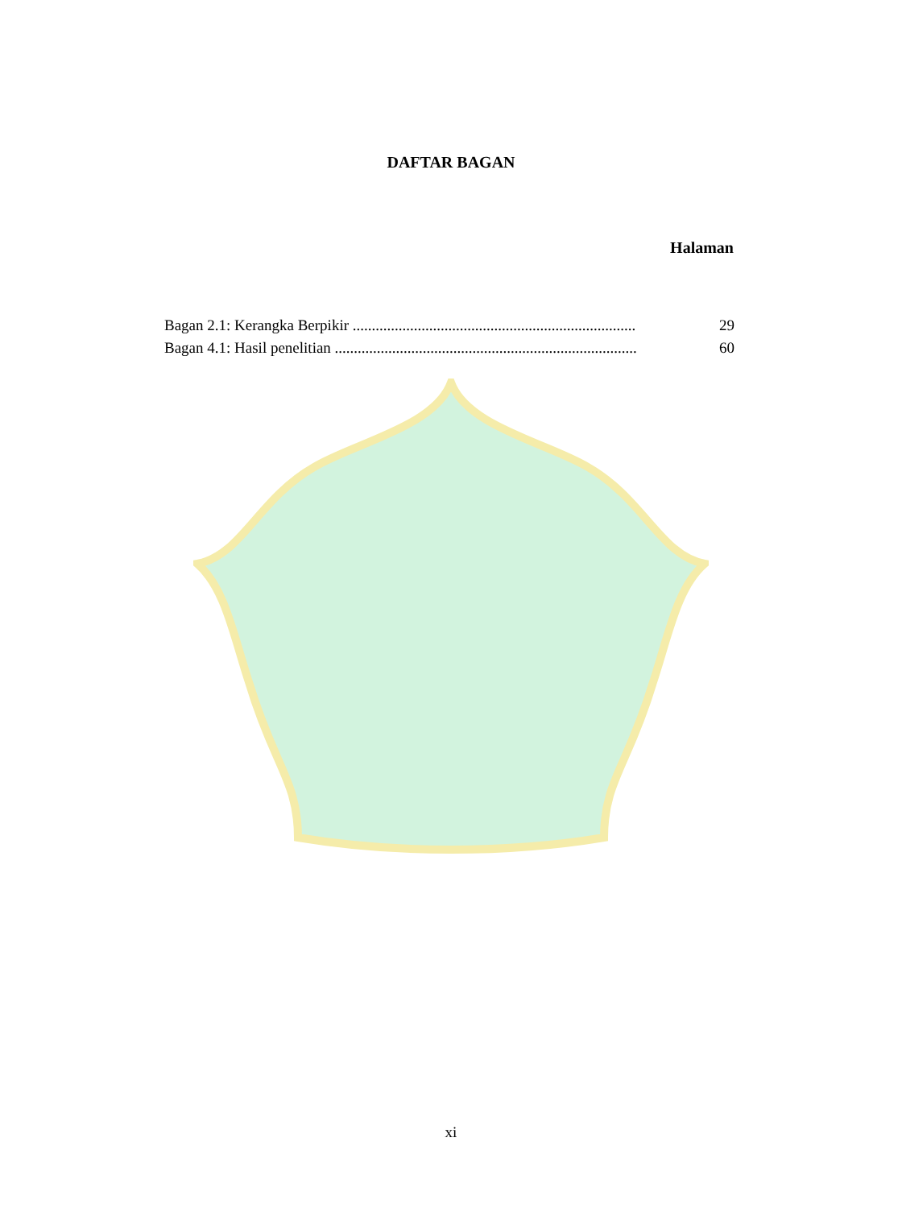DAFTAR BAGAN
Halaman
Bagan 2.1: Kerangka Berpikir .......................................................................... 29
Bagan 4.1: Hasil penelitian ............................................................................... 60
xi